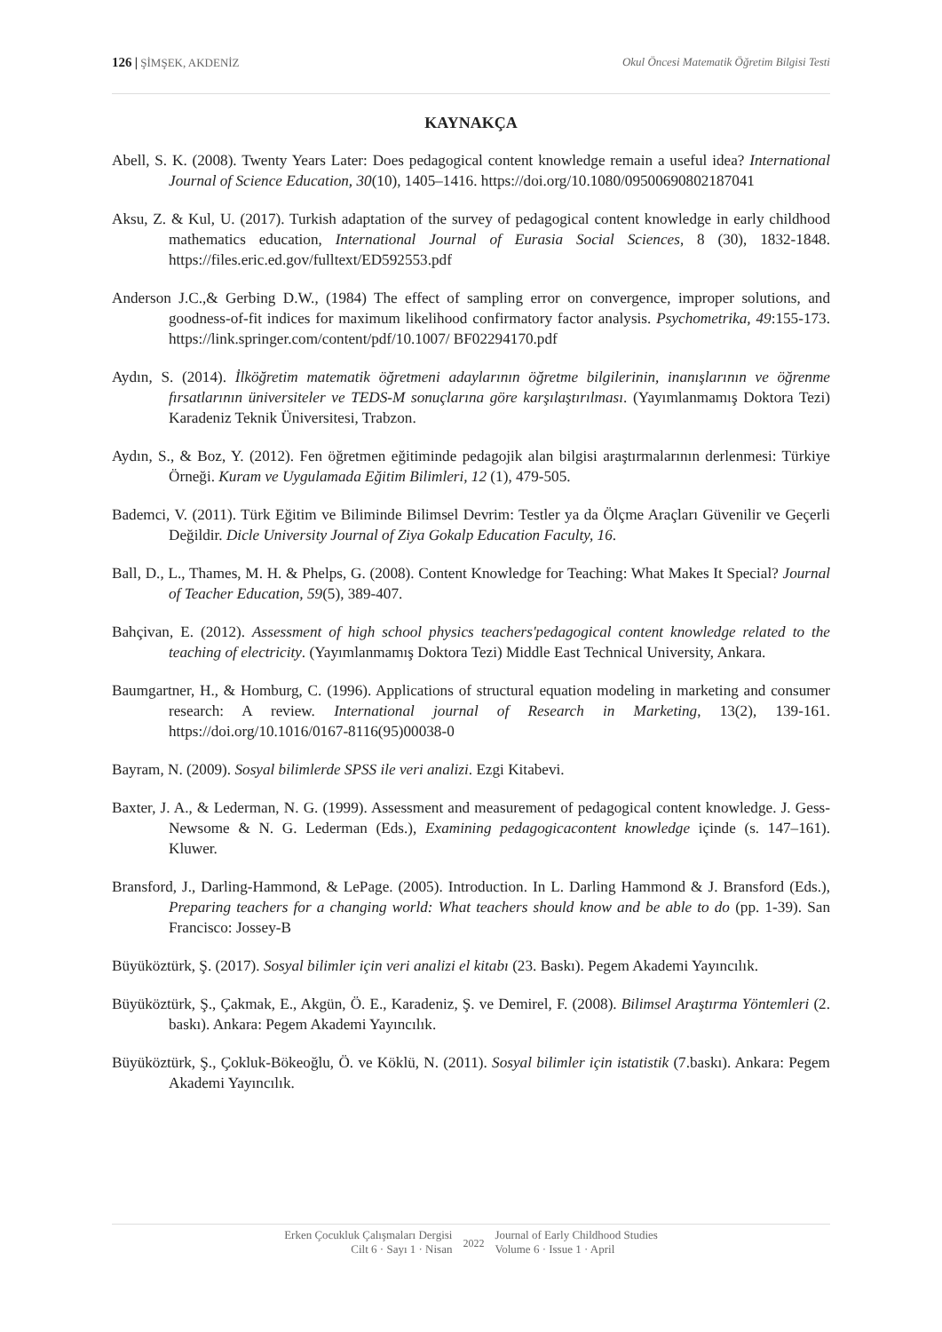126 | ŞİMŞEK, AKDENİZ Okul Öncesi Matematik Öğretim Bilgisi Testi
KAYNAKÇA
Abell, S. K. (2008). Twenty Years Later: Does pedagogical content knowledge remain a useful idea? International Journal of Science Education, 30(10), 1405–1416. https://doi.org/10.1080/09500690802187041
Aksu, Z. & Kul, U. (2017). Turkish adaptation of the survey of pedagogical content knowledge in early childhood mathematics education, International Journal of Eurasia Social Sciences, 8 (30), 1832-1848. https://files.eric.ed.gov/fulltext/ED592553.pdf
Anderson J.C.,& Gerbing D.W., (1984) The effect of sampling error on convergence, improper solutions, and goodness-of-fit indices for maximum likelihood confirmatory factor analysis. Psychometrika, 49:155-173. https://link.springer.com/content/pdf/10.1007/ BF02294170.pdf
Aydın, S. (2014). İlköğretim matematik öğretmeni adaylarının öğretme bilgilerinin, inanışlarının ve öğrenme fırsatlarının üniversiteler ve TEDS-M sonuçlarına göre karşılaştırılması. (Yayımlanmamış Doktora Tezi) Karadeniz Teknik Üniversitesi, Trabzon.
Aydın, S., & Boz, Y. (2012). Fen öğretmen eğitiminde pedagojik alan bilgisi araştırmalarının derlenmesi: Türkiye Örneği. Kuram ve Uygulamada Eğitim Bilimleri, 12 (1), 479-505.
Bademci, V. (2011). Türk Eğitim ve Biliminde Bilimsel Devrim: Testler ya da Ölçme Araçları Güvenilir ve Geçerli Değildir. Dicle University Journal of Ziya Gokalp Education Faculty, 16.
Ball, D., L., Thames, M. H. & Phelps, G. (2008). Content Knowledge for Teaching: What Makes It Special? Journal of Teacher Education, 59(5), 389-407.
Bahçivan, E. (2012). Assessment of high school physics teachers'pedagogical content knowledge related to the teaching of electricity. (Yayımlanmamış Doktora Tezi) Middle East Technical University, Ankara.
Baumgartner, H., & Homburg, C. (1996). Applications of structural equation modeling in marketing and consumer research: A review. International journal of Research in Marketing, 13(2), 139-161. https://doi.org/10.1016/0167-8116(95)00038-0
Bayram, N. (2009). Sosyal bilimlerde SPSS ile veri analizi. Ezgi Kitabevi.
Baxter, J. A., & Lederman, N. G. (1999). Assessment and measurement of pedagogical content knowledge. J. Gess-Newsome & N. G. Lederman (Eds.), Examining pedagogicacontent knowledge içinde (s. 147–161). Kluwer.
Bransford, J., Darling-Hammond, & LePage. (2005). Introduction. In L. Darling Hammond & J. Bransford (Eds.), Preparing teachers for a changing world: What teachers should know and be able to do (pp. 1-39). San Francisco: Jossey-B
Büyüköztürk, Ş. (2017). Sosyal bilimler için veri analizi el kitabı (23. Baskı). Pegem Akademi Yayıncılık.
Büyüköztürk, Ş., Çakmak, E., Akgün, Ö. E., Karadeniz, Ş. ve Demirel, F. (2008). Bilimsel Araştırma Yöntemleri (2. baskı). Ankara: Pegem Akademi Yayıncılık.
Büyüköztürk, Ş., Çokluk-Bökeoğlu, Ö. ve Köklü, N. (2011). Sosyal bilimler için istatistik (7.baskı). Ankara: Pegem Akademi Yayıncılık.
Erken Çocukluk Çalışmaları Dergisi
Cilt 6 · Sayı 1 · Nisan
2022
Journal of Early Childhood Studies
Volume 6 · Issue 1 · April